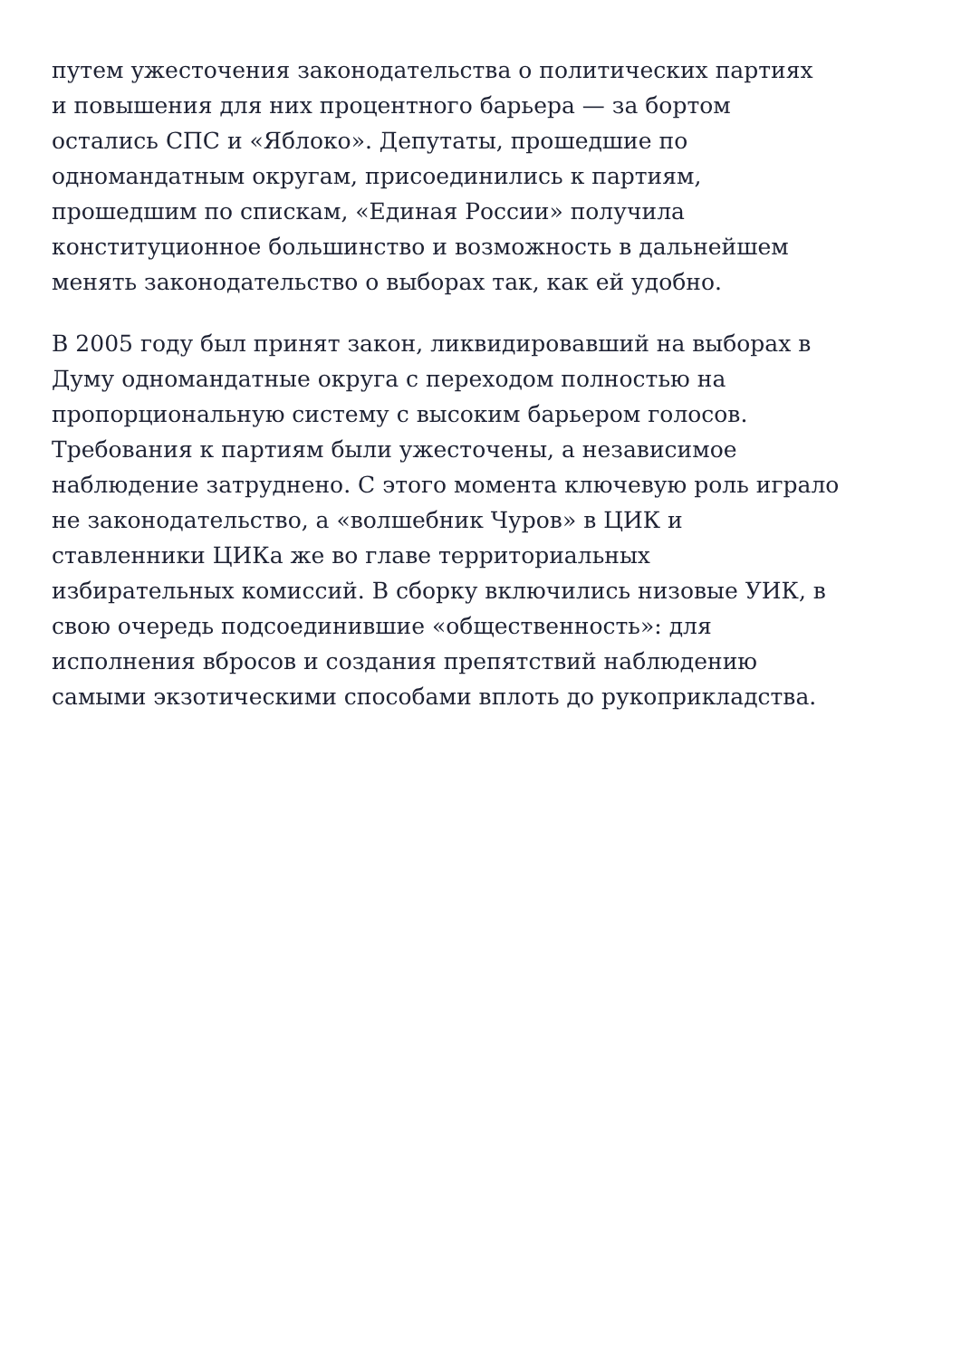путем ужесточения законодательства о политических партиях
и повышения для них процентного барьера — за бортом
остались СПС и «Яблоко». Депутаты, прошедшие по
одномандатным округам, присоединились к партиям,
прошедшим по спискам, «Единая России» получила
конституционное большинство и возможность в дальнейшем
менять законодательство о выборах так, как ей удобно.
В 2005 году был принят закон, ликвидировавший на выборах в
Думу одномандатные округа с переходом полностью на
пропорциональную систему с высоким барьером голосов.
Требования к партиям были ужесточены, а независимое
наблюдение затруднено. С этого момента ключевую роль играло
не законодательство, а «волшебник Чуров» в ЦИК и
ставленники ЦИКа же во главе территориальных
избирательных комиссий. В сборку включились низовые УИК, в
свою очередь подсоединившие «общественность»: для
исполнения вбросов и создания препятствий наблюдению
самыми экзотическими способами вплоть до рукоприкладства.